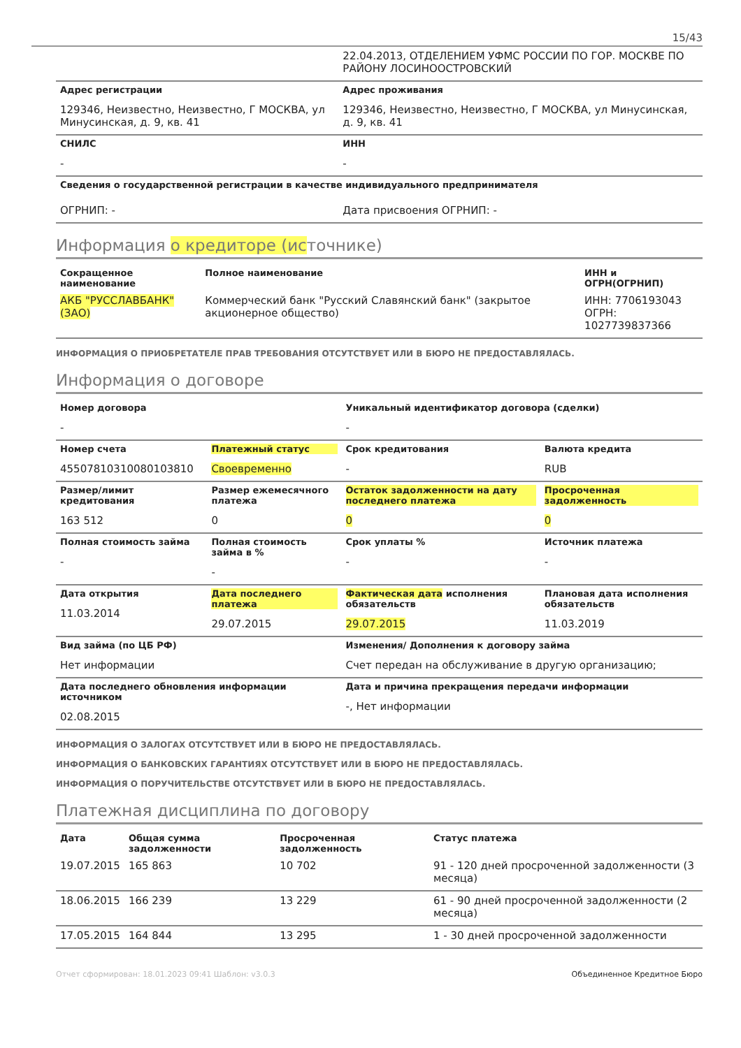15/43
| | 22.04.2013, ОТДЕЛЕНИЕМ УФМС РОССИИ ПО ГОР. МОСКВЕ ПО РАЙОНУ ЛОСИНООСТРОВСКИЙ |
| Адрес регистрации 129346, Неизвестно, Неизвестно, Г МОСКВА, ул Минусинская, д. 9, кв. 41 | Адрес проживания 129346, Неизвестно, Неизвестно, Г МОСКВА, ул Минусинская, д. 9, кв. 41 |
| СНИЛС - | ИНН - |
| Сведения о государственной регистрации в качестве индивидуального предпринимателя | |
| ОГРНИП: - | Дата присвоения ОГРНИП: - |
Информация о кредиторе (источнике)
| Сокращенное наименование | Полное наименование | ИНН и ОГРН(ОГРНИП) |
| --- | --- | --- |
| АКБ "РУССЛАВБАНК" (ЗАО) | Коммерческий банк "Русский Славянский банк" (закрытое акционерное общество) | ИНН: 7706193043 ОГРН: 1027739837366 |
ИНФОРМАЦИЯ О ПРИОБРЕТАТЕЛЕ ПРАВ ТРЕБОВАНИЯ ОТСУТСТВУЕТ ИЛИ В БЮРО НЕ ПРЕДОСТАВЛЯЛАСЬ.
Информация о договоре
| Номер договора - | | Уникальный идентификатор договора (сделки) - | |
| Номер счета 45507810310080103810 | Платежный статус Своевременно | Срок кредитования - | Валюта кредита RUB |
| Размер/лимит кредитования 163 512 | Размер ежемесячного платежа 0 | Остаток задолженности на дату последнего платежа 0 | Просроченная задолженность 0 |
| Полная стоимость займа - | Полная стоимость займа в % - | Срок уплаты % - | Источник платежа - |
| Дата открытия 11.03.2014 | Дата последнего платежа 29.07.2015 | Фактическая дата исполнения обязательств 29.07.2015 | Плановая дата исполнения обязательств 11.03.2019 |
| Вид займа (по ЦБ РФ) Нет информации | | Изменения/ Дополнения к договору займа Счет передан на обслуживание в другую организацию; | |
| Дата последнего обновления информации источником 02.08.2015 | | Дата и причина прекращения передачи информации -, Нет информации | |
ИНФОРМАЦИЯ О ЗАЛОГАХ ОТСУТСТВУЕТ ИЛИ В БЮРО НЕ ПРЕДОСТАВЛЯЛАСЬ.
ИНФОРМАЦИЯ О БАНКОВСКИХ ГАРАНТИЯХ ОТСУТСТВУЕТ ИЛИ В БЮРО НЕ ПРЕДОСТАВЛЯЛАСЬ.
ИНФОРМАЦИЯ О ПОРУЧИТЕЛЬСТВЕ ОТСУТСТВУЕТ ИЛИ В БЮРО НЕ ПРЕДОСТАВЛЯЛАСЬ.
Платежная дисциплина по договору
| Дата | Общая сумма задолженности | Просроченная задолженность | Статус платежа |
| --- | --- | --- | --- |
| 19.07.2015 | 165 863 | 10 702 | 91 - 120 дней просроченной задолженности (3 месяца) |
| 18.06.2015 | 166 239 | 13 229 | 61 - 90 дней просроченной задолженности (2 месяца) |
| 17.05.2015 | 164 844 | 13 295 | 1 - 30 дней просроченной задолженности |
Отчет сформирован: 18.01.2023 09:41 Шаблон: v3.0.3 Объединенное Кредитное Бюро